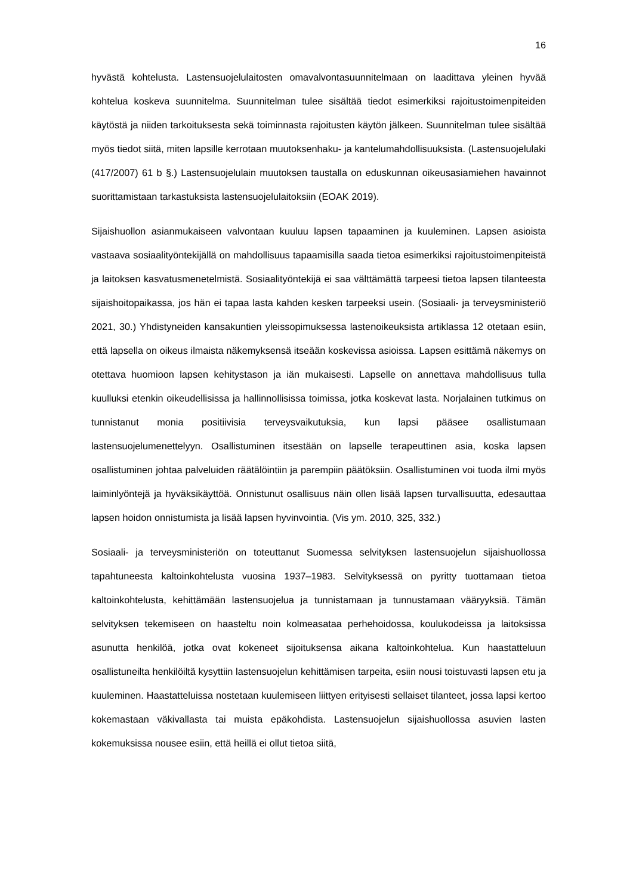16
hyvästä kohtelusta. Lastensuojelulaitosten omavalvontasuunnitelmaan on laadittava yleinen hyvää kohtelua koskeva suunnitelma. Suunnitelman tulee sisältää tiedot esimerkiksi rajoitustoimenpiteiden käytöstä ja niiden tarkoituksesta sekä toiminnasta rajoitusten käytön jälkeen. Suunnitelman tulee sisältää myös tiedot siitä, miten lapsille kerrotaan muutoksenhaku- ja kantelumahdollisuuksista. (Lastensuojelulaki (417/2007) 61 b §.) Lastensuojelulain muutoksen taustalla on eduskunnan oikeusasiamiehen havainnot suorittamistaan tarkastuksista lastensuojelulaitoksiin (EOAK 2019).
Sijaishuollon asianmukaiseen valvontaan kuuluu lapsen tapaaminen ja kuuleminen. Lapsen asioista vastaava sosiaalityöntekijällä on mahdollisuus tapaamisilla saada tietoa esimerkiksi rajoitustoimenpiteistä ja laitoksen kasvatusmenetelmistä. Sosiaalityöntekijä ei saa välttämättä tarpeesi tietoa lapsen tilanteesta sijaishoitopaikassa, jos hän ei tapaa lasta kahden kesken tarpeeksi usein. (Sosiaali- ja terveysministeriö 2021, 30.) Yhdistyneiden kansakuntien yleissopimuksessa lastenoikeuksista artiklassa 12 otetaan esiin, että lapsella on oikeus ilmaista näkemyksensä itseään koskevissa asioissa. Lapsen esittämä näkemys on otettava huomioon lapsen kehitystason ja iän mukaisesti. Lapselle on annettava mahdollisuus tulla kuulluksi etenkin oikeudellisissa ja hallinnollisissa toimissa, jotka koskevat lasta. Norjalainen tutkimus on tunnistanut monia positiivisia terveysvaikutuksia, kun lapsi pääsee osallistumaan lastensuojelumenettelyyn. Osallistuminen itsestään on lapselle terapeuttinen asia, koska lapsen osallistuminen johtaa palveluiden räätälöintiin ja parempiin päätöksiin. Osallistuminen voi tuoda ilmi myös laiminlyöntejä ja hyväksikäyttöä. Onnistunut osallisuus näin ollen lisää lapsen turvallisuutta, edesauttaa lapsen hoidon onnistumista ja lisää lapsen hyvinvointia. (Vis ym. 2010, 325, 332.)
Sosiaali- ja terveysministeriön on toteuttanut Suomessa selvityksen lastensuojelun sijaishuollossa tapahtuneesta kaltoinkohtelusta vuosina 1937–1983. Selvityksessä on pyritty tuottamaan tietoa kaltoinkohtelusta, kehittämään lastensuojelua ja tunnistamaan ja tunnustamaan vääryyksiä. Tämän selvityksen tekemiseen on haasteltu noin kolmeasataa perhehoidossa, koulukodeissa ja laitoksissa asunutta henkilöä, jotka ovat kokeneet sijoituksensa aikana kaltoinkohtelua. Kun haastatteluun osallistuneilta henkilöiltä kysyttiin lastensuojelun kehittämisen tarpeita, esiin nousi toistuvasti lapsen etu ja kuuleminen. Haastatteluissa nostetaan kuulemiseen liittyen erityisesti sellaiset tilanteet, jossa lapsi kertoo kokemastaan väkivallasta tai muista epäkohdista. Lastensuojelun sijaishuollossa asuvien lasten kokemuksissa nousee esiin, että heillä ei ollut tietoa siitä,